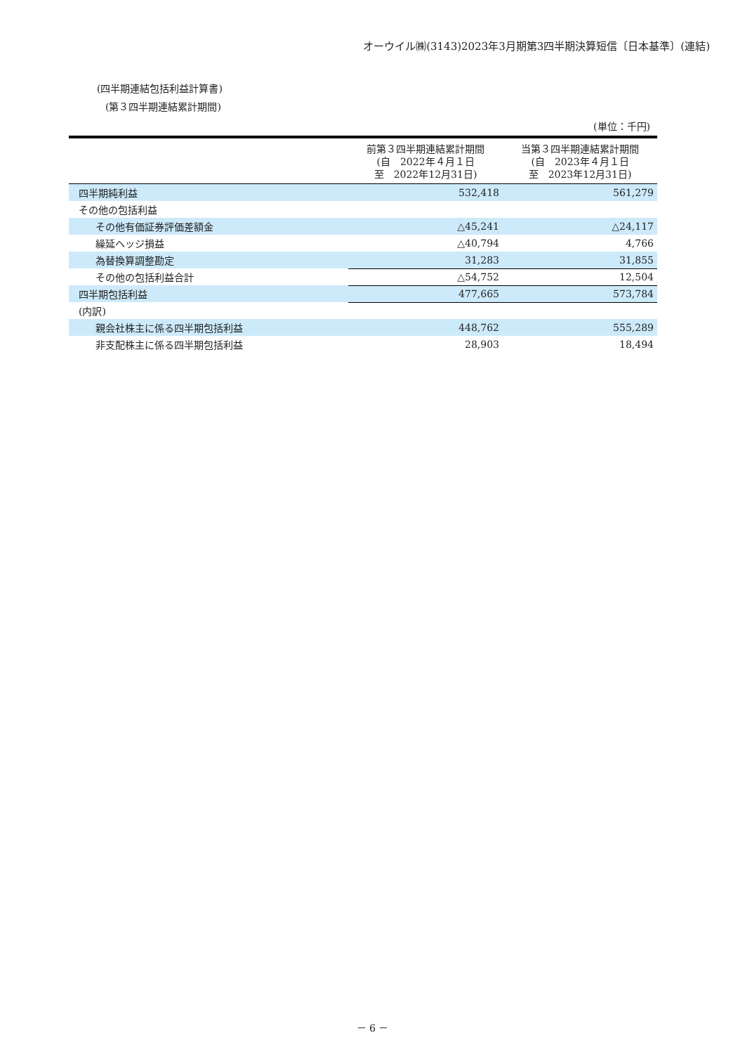オーウイル㈱(3143)2023年3月期第3四半期決算短信〔日本基準〕(連結)
(四半期連結包括利益計算書)
(第３四半期連結累計期間)
(単位：千円)
| | 前第３四半期連結累計期間 (自 2022年４月１日 至 2022年12月31日) | 当第３四半期連結累計期間 (自 2023年４月１日 至 2023年12月31日) |
| --- | --- | --- |
| 四半期純利益 | 532,418 | 561,279 |
| その他の包括利益 | | |
| その他有価証券評価差額金 | △45,241 | △24,117 |
| 繰延ヘッジ損益 | △40,794 | 4,766 |
| 為替換算調整勘定 | 31,283 | 31,855 |
| その他の包括利益合計 | △54,752 | 12,504 |
| 四半期包括利益 | 477,665 | 573,784 |
| (内訳) | | |
| 親会社株主に係る四半期包括利益 | 448,762 | 555,289 |
| 非支配株主に係る四半期包括利益 | 28,903 | 18,494 |
－ 6 －